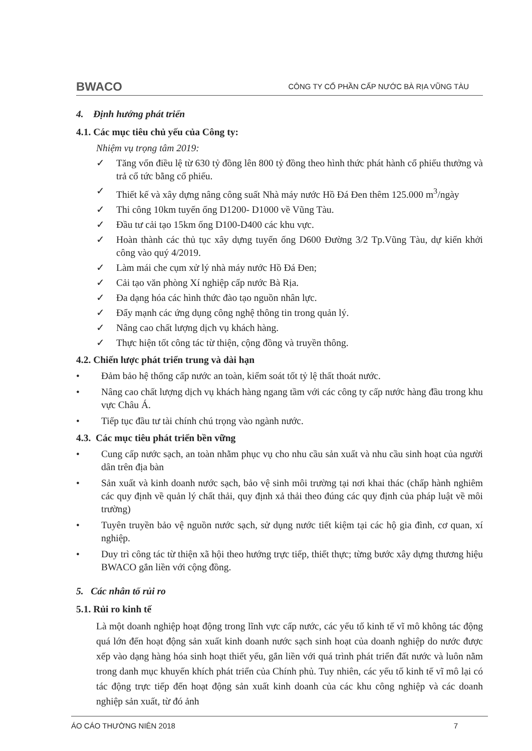BWACO CÔNG TY CỔ PHẦN CẤP NƯỚC BÀ RỊA VŨNG TÀU
4. Định hướng phát triển
4.1. Các mục tiêu chủ yếu của Công ty:
Nhiệm vụ trọng tâm 2019:
✓ Tăng vốn điều lệ từ 630 tỷ đồng lên 800 tỷ đồng theo hình thức phát hành cổ phiếu thưởng và trả cổ tức bằng cổ phiếu.
✓ Thiết kế và xây dựng nâng công suất Nhà máy nước Hồ Đá Đen thêm 125.000 m<sup>3</sup>/ngày
✓ Thi công 10km tuyến ống D1200- D1000 về Vũng Tàu.
✓ Đầu tư cải tạo 15km ống D100-D400 các khu vực.
✓ Hoàn thành các thủ tục xây dựng tuyến ống D600 Đường 3/2 Tp.Vũng Tàu, dự kiến khởi công vào quý 4/2019.
✓ Làm mái che cụm xử lý nhà máy nước Hồ Đá Đen;
✓ Cải tạo văn phòng Xí nghiệp cấp nước Bà Rịa.
✓ Đa dạng hóa các hình thức đào tạo nguồn nhân lực.
✓ Đẩy mạnh các ứng dụng công nghệ thông tin trong quản lý.
✓ Nâng cao chất lượng dịch vụ khách hàng.
✓ Thực hiện tốt công tác từ thiện, cộng đồng và truyền thông.
4.2. Chiến lược phát triển trung và dài hạn
• Đảm bảo hệ thống cấp nước an toàn, kiểm soát tốt tỷ lệ thất thoát nước.
• Nâng cao chất lượng dịch vụ khách hàng ngang tầm với các công ty cấp nước hàng đầu trong khu vực Châu Á.
• Tiếp tục đầu tư tài chính chú trọng vào ngành nước.
4.3. Các mục tiêu phát triển bền vững
• Cung cấp nước sạch, an toàn nhằm phục vụ cho nhu cầu sản xuất và nhu cầu sinh hoạt của người dân trên địa bàn
• Sản xuất và kinh doanh nước sạch, bảo vệ sinh môi trường tại nơi khai thác (chấp hành nghiêm các quy định về quản lý chất thải, quy định xả thải theo đúng các quy định của pháp luật về môi trường)
• Tuyên truyền bảo vệ nguồn nước sạch, sử dụng nước tiết kiệm tại các hộ gia đình, cơ quan, xí nghiệp.
• Duy trì công tác từ thiện xã hội theo hướng trực tiếp, thiết thực; từng bước xây dựng thương hiệu BWACO gắn liền với cộng đồng.
5. Các nhân tố rủi ro
5.1. Rủi ro kinh tế
Là một doanh nghiệp hoạt động trong lĩnh vực cấp nước, các yếu tố kinh tế vĩ mô không tác động quá lớn đến hoạt động sản xuất kinh doanh nước sạch sinh hoạt của doanh nghiệp do nước được xếp vào dạng hàng hóa sinh hoạt thiết yếu, gắn liền với quá trình phát triển đất nước và luôn nằm trong danh mục khuyến khích phát triển của Chính phủ. Tuy nhiên, các yếu tố kinh tế vĩ mô lại có tác động trực tiếp đến hoạt động sản xuất kinh doanh của các khu công nghiệp và các doanh nghiệp sản xuất, từ đó ảnh
ÁO CÁO THƯỜNG NIÊN 2018 7